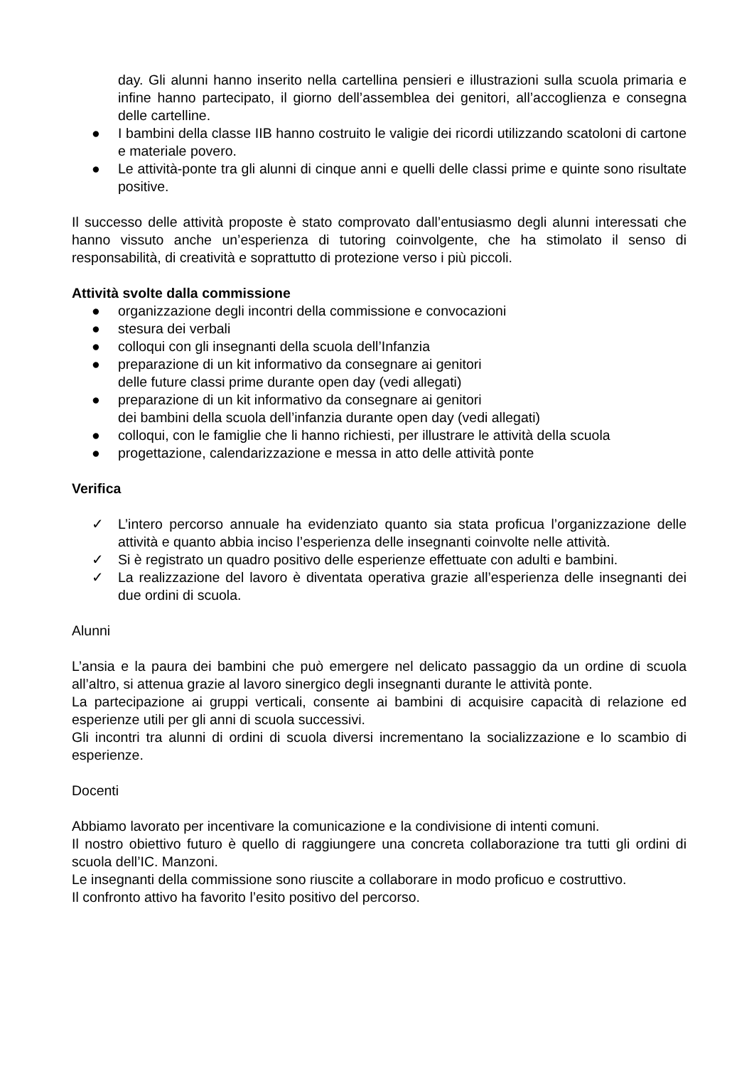day. Gli alunni hanno inserito nella cartellina pensieri e illustrazioni sulla scuola primaria e infine hanno partecipato, il giorno dell’assemblea dei genitori, all’accoglienza e consegna delle cartelline.
● I bambini della classe IIB hanno costruito le valigie dei ricordi utilizzando scatoloni di cartone e materiale povero.
● Le attività-ponte tra gli alunni di cinque anni e quelli delle classi prime e quinte sono risultate positive.
Il successo delle attività proposte è stato comprovato dall’entusiasmo degli alunni interessati che hanno vissuto anche un’esperienza di tutoring coinvolgente, che ha stimolato il senso di responsabilità, di creatività e soprattutto di protezione verso i più piccoli.
Attività svolte dalla commissione
● organizzazione degli incontri della commissione e convocazioni
● stesura dei verbali
● colloqui con gli insegnanti della scuola dell’Infanzia
● preparazione di un kit informativo da consegnare ai genitori
delle future classi prime durante open day (vedi allegati)
● preparazione di un kit informativo da consegnare ai genitori
dei bambini della scuola dell’infanzia durante open day (vedi allegati)
● colloqui, con le famiglie che li hanno richiesti, per illustrare le attività della scuola
● progettazione, calendarizzazione e messa in atto delle attività ponte
Verifica
✓ L’intero percorso annuale ha evidenziato quanto sia stata proficua l’organizzazione delle attività e quanto abbia inciso l’esperienza delle insegnanti coinvolte nelle attività.
✓ Si è registrato un quadro positivo delle esperienze effettuate con adulti e bambini.
✓ La realizzazione del lavoro è diventata operativa grazie all’esperienza delle insegnanti dei due ordini di scuola.
Alunni
L’ansia e la paura dei bambini che può emergere nel delicato passaggio da un ordine di scuola all’altro, si attenua grazie al lavoro sinergico degli insegnanti durante le attività ponte.
La partecipazione ai gruppi verticali, consente ai bambini di acquisire capacità di relazione ed esperienze utili per gli anni di scuola successivi.
Gli incontri tra alunni di ordini di scuola diversi incrementano la socializzazione e lo scambio di esperienze.
Docenti
Abbiamo lavorato per incentivare la comunicazione e la condivisione di intenti comuni.
Il nostro obiettivo futuro è quello di raggiungere una concreta collaborazione tra tutti gli ordini di scuola dell’IC. Manzoni.
Le insegnanti della commissione sono riuscite a collaborare in modo proficuo e costruttivo.
Il confronto attivo ha favorito l’esito positivo del percorso.